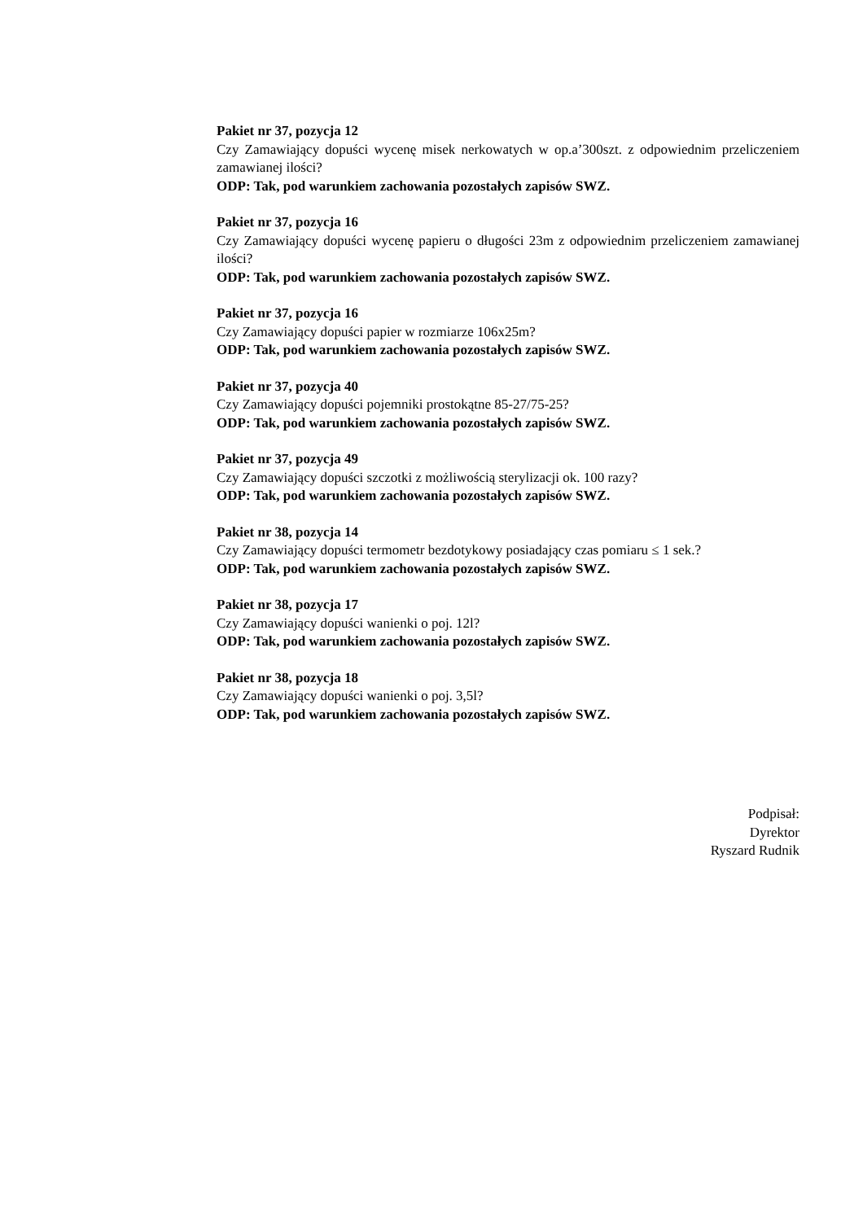Pakiet nr 37, pozycja 12
Czy Zamawiający dopuści wycenę misek nerkowatych w op.a’300szt. z odpowiednim przeliczeniem zamawianej ilości?
ODP: Tak, pod warunkiem zachowania pozostałych zapisów SWZ.
Pakiet nr 37, pozycja 16
Czy Zamawiający dopuści wycenę papieru o długości 23m z odpowiednim przeliczeniem zamawianej ilości?
ODP: Tak, pod warunkiem zachowania pozostałych zapisów SWZ.
Pakiet nr 37, pozycja 16
Czy Zamawiający dopuści papier w rozmiarze 106x25m?
ODP: Tak, pod warunkiem zachowania pozostałych zapisów SWZ.
Pakiet nr 37, pozycja 40
Czy Zamawiający dopuści pojemniki prostokątne 85-27/75-25?
ODP: Tak, pod warunkiem zachowania pozostałych zapisów SWZ.
Pakiet nr 37, pozycja 49
Czy Zamawiający dopuści szczotki z możliwością sterylizacji ok. 100 razy?
ODP: Tak, pod warunkiem zachowania pozostałych zapisów SWZ.
Pakiet nr 38, pozycja 14
Czy Zamawiający dopuści termometr bezdotykowy posiadający czas pomiaru ≤ 1 sek.?
ODP: Tak, pod warunkiem zachowania pozostałych zapisów SWZ.
Pakiet nr 38, pozycja 17
Czy Zamawiający dopuści wanienki o poj. 12l?
ODP: Tak, pod warunkiem zachowania pozostałych zapisów SWZ.
Pakiet nr 38, pozycja 18
Czy Zamawiający dopuści wanienki o poj. 3,5l?
ODP: Tak, pod warunkiem zachowania pozostałych zapisów SWZ.
Podpisał:
Dyrektor
Ryszard Rudnik